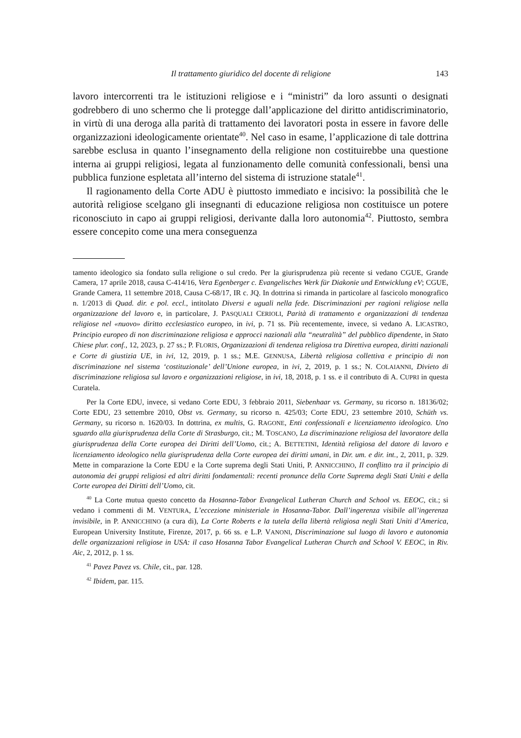Il trattamento giuridico del docente di religione 143
lavoro intercorrenti tra le istituzioni religiose e i “ministri” da loro assunti o designati godrebbero di uno schermo che li protegge dall’applicazione del diritto antidiscriminatorio, in virtù di una deroga alla parità di trattamento dei lavoratori posta in essere in favore delle organizzazioni ideologicamente orientate<sup>40</sup>. Nel caso in esame, l’applicazione di tale dottrina sarebbe esclusa in quanto l’insegnamento della religione non costituirebbe una questione interna ai gruppi religiosi, legata al funzionamento delle comunità confessionali, bensì una pubblica funzione espletata all’interno del sistema di istruzione statale<sup>41</sup>.
Il ragionamento della Corte ADU è piuttosto immediato e incisivo: la possibilità che le autorità religiose scelgano gli insegnanti di educazione religiosa non costituisce un potere riconosciuto in capo ai gruppi religiosi, derivante dalla loro autonomia<sup>42</sup>. Piuttosto, sembra essere concepito come una mera conseguenza
tamento ideologico sia fondato sulla religione o sul credo. Per la giurisprudenza più recente si vedano CGUE, Grande Camera, 17 aprile 2018, causa C-414/16, Vera Egenberger c. Evangelisches Werk für Diakonie und Entwicklung eV; CGUE, Grande Camera, 11 settembre 2018, Causa C-68/17, IR c. JQ. In dottrina si rimanda in particolare al fascicolo monografico n. 1/2013 di Quad. dir. e pol. eccl., intitolato Diversi e uguali nella fede. Discriminazioni per ragioni religiose nella organizzazione del lavoro e, in particolare, J. PASQUALI CERIOLI, Parità di trattamento e organizzazioni di tendenza religiose nel «nuovo» diritto ecclesiastico europeo, in ivi, p. 71 ss. Più recentemente, invece, si vedano A. LICASTRO, Principio europeo di non discriminazione religiosa e approcci nazionali alla “neutralità” del pubblico dipendente, in Stato Chiese plur. conf., 12, 2023, p. 27 ss.; P. FLORIS, Organizzazioni di tendenza religiosa tra Direttiva europea, diritti nazionali e Corte di giustizia UE, in ivi, 12, 2019, p. 1 ss.; M.E. GENNUSA, Libertà religiosa collettiva e principio di non discriminazione nel sistema ‘costituzionale’ dell’Unione europea, in ivi, 2, 2019, p. 1 ss.; N. COLAIANNI, Divieto di discriminazione religiosa sul lavoro e organizzazioni religiose, in ivi, 18, 2018, p. 1 ss. e il contributo di A. CUPRI in questa Curatela.
Per la Corte EDU, invece, si vedano Corte EDU, 3 febbraio 2011, Siebenhaar vs. Germany, su ricorso n. 18136/02; Corte EDU, 23 settembre 2010, Obst vs. Germany, su ricorso n. 425/03; Corte EDU, 23 settembre 2010, Schüth vs. Germany, su ricorso n. 1620/03. In dottrina, ex multis, G. RAGONE, Enti confessionali e licenziamento ideologico. Uno sguardo alla giurisprudenza della Corte di Strasburgo, cit.; M. TOSCANO, La discriminazione religiosa del lavoratore della giurisprudenza della Corte europea dei Diritti dell’Uomo, cit.; A. BETTETINI, Identità religiosa del datore di lavoro e licenziamento ideologico nella giurisprudenza della Corte europea dei diritti umani, in Dir. um. e dir. int., 2, 2011, p. 329. Mette in comparazione la Corte EDU e la Corte suprema degli Stati Uniti, P. ANNICCHINO, Il conflitto tra il principio di autonomia dei gruppi religiosi ed altri diritti fondamentali: recenti pronunce della Corte Suprema degli Stati Uniti e della Corte europea dei Diritti dell’Uomo, cit.
<sup>40</sup> La Corte mutua questo concetto da Hosanna-Tabor Evangelical Lutheran Church and School vs. EEOC, cit.; si vedano i commenti di M. VENTURA, L’eccezione ministeriale in Hosanna-Tabor. Dall’ingerenza visibile all’ingerenza invisibile, in P. ANNICCHINO (a cura di), La Corte Roberts e la tutela della libertà religiosa negli Stati Uniti d’America, European University Institute, Firenze, 2017, p. 66 ss. e L.P. VANONI, Discriminazione sul luogo di lavoro e autonomia delle organizzazioni religiose in USA: il caso Hosanna Tabor Evangelical Lutheran Church and School V. EEOC, in Riv. Aic, 2, 2012, p. 1 ss.
<sup>41</sup> Pavez Pavez vs. Chile, cit., par. 128.
<sup>42</sup> Ibidem, par. 115.